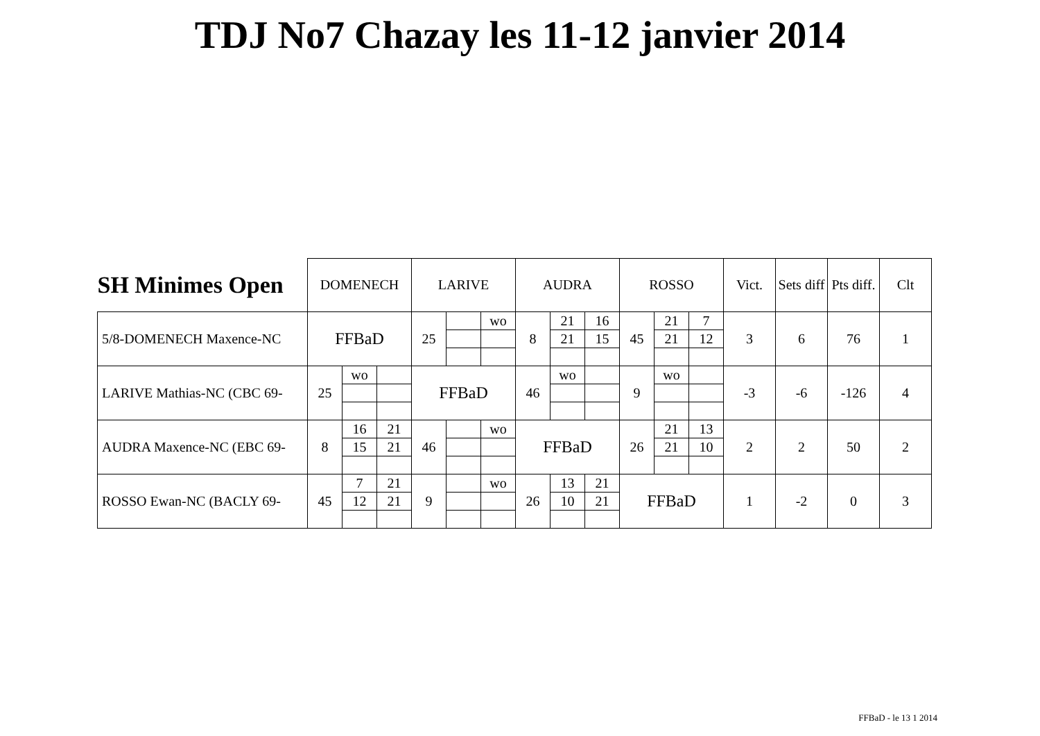TDJ No7 Chazay les 11-12 janvier 2014
| SH Minimes Open | DOMENECH | | | LARIVE | | | AUDRA | | | ROSSO | | | Vict. | Sets diff | Pts diff. | Clt |
| --- | --- | --- | --- | --- | --- | --- | --- | --- | --- | --- | --- | --- | --- | --- | --- | --- |
| 5/8-DOMENECH Maxence-NC | FFBaD | | | 25 | | wo | 8 | 21 | 16 | 45 | 21 | 7 | 3 | 6 | 76 | 1 |
| | | | | | | | | 21 | 15 | | 21 | 12 | | | | |
| LARIVE Mathias-NC (CBC 69- | 25 | wo | | FFBaD | | | 46 | wo | | 9 | wo | | -3 | -6 | -126 | 4 |
| AUDRA Maxence-NC (EBC 69- | 8 | 16 | 21 | 46 | | wo | FFBaD | | | 26 | 21 | 13 | 2 | 2 | 50 | 2 |
| | | 15 | 21 | | | | | | | | 21 | 10 | | | | |
| ROSSO Ewan-NC (BACLY 69- | 45 | 7 | 21 | 9 | | wo | 26 | 13 | 21 | FFBaD | | | 1 | -2 | 0 | 3 |
| | | 12 | 21 | | | | | 10 | 21 | | | | | | | |
FFBaD - le 13 1 2014